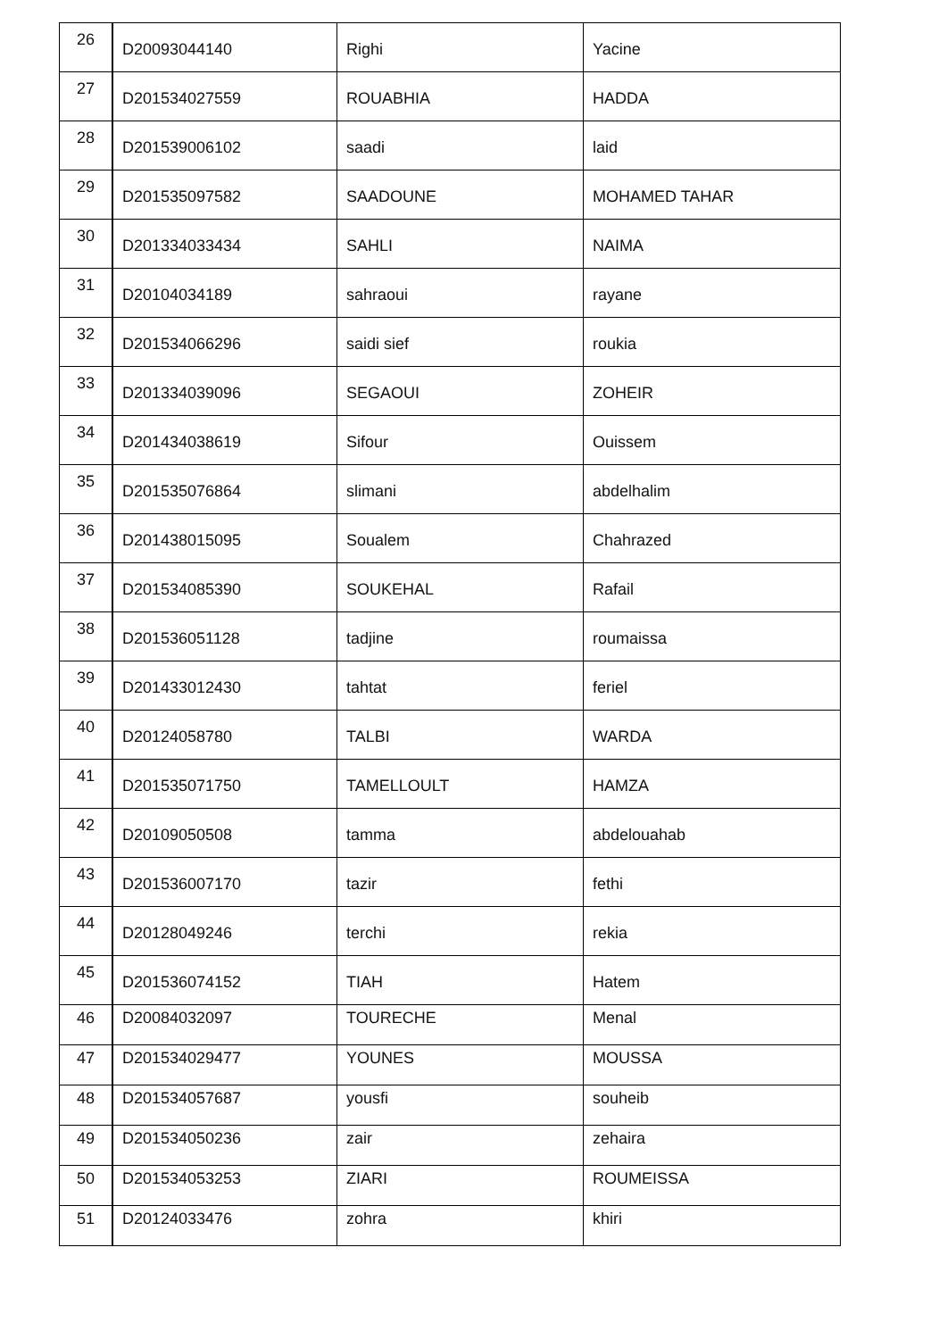| 26 | D20093044140 | Righi | Yacine |
| 27 | D201534027559 | ROUABHIA | HADDA |
| 28 | D201539006102 | saadi | laid |
| 29 | D201535097582 | SAADOUNE | MOHAMED TAHAR |
| 30 | D201334033434 | SAHLI | NAIMA |
| 31 | D20104034189 | sahraoui | rayane |
| 32 | D201534066296 | saidi sief | roukia |
| 33 | D201334039096 | SEGAOUI | ZOHEIR |
| 34 | D201434038619 | Sifour | Ouissem |
| 35 | D201535076864 | slimani | abdelhalim |
| 36 | D201438015095 | Soualem | Chahrazed |
| 37 | D201534085390 | SOUKEHAL | Rafail |
| 38 | D201536051128 | tadjine | roumaissa |
| 39 | D201433012430 | tahtat | feriel |
| 40 | D20124058780 | TALBI | WARDA |
| 41 | D201535071750 | TAMELLOULT | HAMZA |
| 42 | D20109050508 | tamma | abdelouahab |
| 43 | D201536007170 | tazir | fethi |
| 44 | D20128049246 | terchi | rekia |
| 45 | D201536074152 | TIAH | Hatem |
| 46 | D20084032097 | TOURECHE | Menal |
| 47 | D201534029477 | YOUNES | MOUSSA |
| 48 | D201534057687 | yousfi | souheib |
| 49 | D201534050236 | zair | zehaira |
| 50 | D201534053253 | ZIARI | ROUMEISSA |
| 51 | D20124033476 | zohra | khiri |